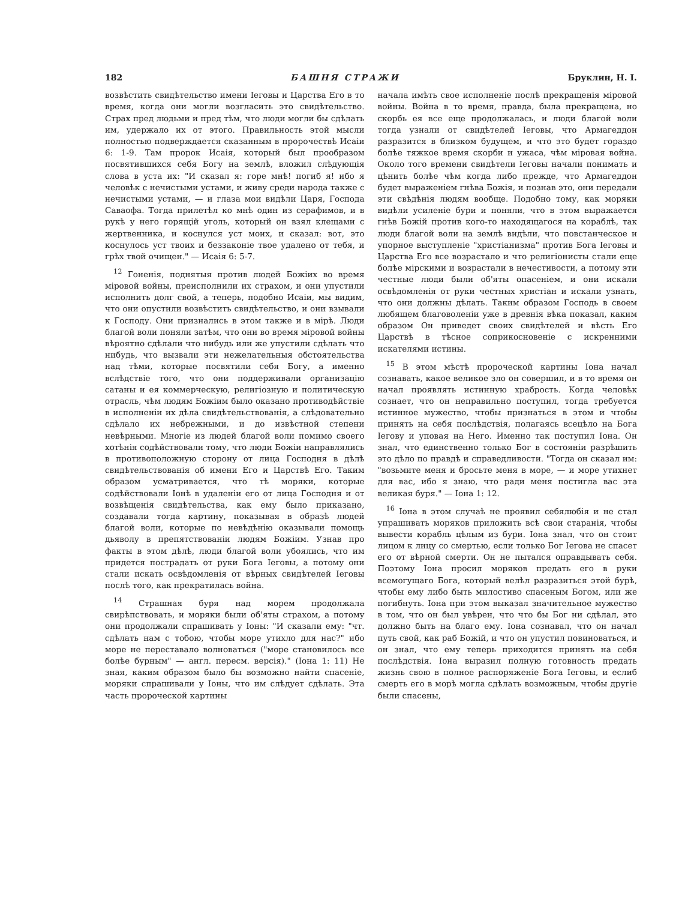182 БАШНЯ СТРАЖИ Бруклин, Н. I.
возвѣстить свидѣтельство имени Iеговы и Царства Его в то время, когда они могли возгласить это свидѣтельство. Страх пред людьми и пред тѣм, что люди могли бы сдѣлать им, удержало их от этого. Правильность этой мысли полностью подверждается сказанным в пророчествѣ Исаiи 6: 1-9. Там пророк Исаiя, который был прообразом посвятившихся себя Богу на землѣ, вложил слѣдующiя слова в уста их: "И сказал я: горе мнѣ! погиб я! ибо я человѣк с нечистыми устами, и живу среди народа также с нечистыми устами, — и глаза мои видѣли Царя, Господа Саваофа. Тогда прилетѣл ко мнѣ один из серафимов, и в рукѣ у него горящiй уголь, который он взял клещами с жертвенника, и коснулся уст моих, и сказал: вот, это коснулось уст твоих и беззаконiе твое удалено от тебя, и грѣх твой очищен." — Исаiя 6: 5-7.
<sup>12</sup> Гоненiя, поднятыя против людей Божiих во время мiровой войны, преисполнили их страхом, и они упустили исполнить долг свой, а теперь, подобно Исаiи, мы видим, что они опустили возвѣстить свидѣтельство, и они взывали к Господу. Они признались в этом также и в мiрѣ. Люди благой воли поняли затѣм, что они во время мiровой войны вѣроятно сдѣлали что нибудь или же упустили сдѣлать что нибудь, что вызвали эти нежелательныя обстоятельства над тѣми, которые посвятили себя Богу, а именно вслѣдствiе того, что они поддерживали организацiю сатаны и ея коммерческую, религiозную и политическую отрасль, чѣм людям Божiим было оказано противодѣйствiе в исполненiи их дѣла свидѣтельствованiя, а слѣдовательно сдѣлало их небрежными, и до извѣстной степени невѣрными. Многiе из людей благой воли помимо своего хотѣнiя содѣйствовали тому, что люди Божiи направлялись в противоположную сторону от лица Господня в дѣлѣ свидѣтельствованiя об имени Его и Царствѣ Его. Таким образом усматривается, что тѣ моряки, которые содѣйствовали Iонѣ в удаленiи его от лица Господня и от возвѣщенiя свидѣтельства, как ему было приказано, создавали тогда картину, показывая в образѣ людей благой воли, которые по невѣдѣнiю оказывали помощь дьяволу в препятствованiи людям Божiим. Узнав про факты в этом дѣлѣ, люди благой воли убоялись, что им придется пострадать от руки Бога Iеговы, а потому они стали искать освѣдомленiя от вѣрных свидѣтелей Iеговы послѣ того, как прекратилась война.
<sup>14</sup> Страшная буря над морем продолжала свирѣпствовать, и моряки были об'яты страхом, а потому они продолжали спрашивать у Iоны: "И сказали ему: "чт. сдѣлать нам с тобою, чтобы море утихло для нас?" ибо море не переставало волноваться ("море становилось все болѣе бурным" — англ. пересм. версiя)." (Iона 1: 11) Не зная, каким образом было бы возможно найти спасенiе, моряки спрашивали у Iоны, что им слѣдует сдѣлать. Эта часть пророческой картины
начала имѣть свое исполненiе послѣ прекращенiя мiровой войны. Война в то время, правда, была прекращена, но скорбь ея все еще продолжалась, и люди благой воли тогда узнали от свидѣтелей Iеговы, что Армагеддон разразится в близком будущем, и что это будет гораздо болѣе тяжкое время скорби и ужаса, чѣм мiровая война. Около того времени свидѣтели Iеговы начали понимать и цѣнить болѣе чѣм когда либо прежде, что Армагеддон будет выраженiем гнѣва Божiя, и познав это, они передали эти свѣдѣнiя людям вообще. Подобно тому, как моряки видѣли усиленiе бури и поняли, что в этом выражается гнѣв Божiй против кого-то находящагося на кораблѣ, так люди благой воли на землѣ видѣли, что повстанческое и упорное выступленiе "христiанизма" против Бога Iеговы и Царства Его все возрастало и что религiонисты стали еще болѣе мiрскими и возрастали в нечестивости, а потому эти честные люди были об'яты опасенiем, и они искали освѣдомленiя от руки честных христiан и искали узнать, что они должны дѣлать. Таким образом Господь в своем любящем благоволенiи уже в древнiя вѣка показал, каким образом Он приведет своих свидѣтелей и вѣсть Его Царствѣ в тѣсное соприкосновенiе с искренними искателями истины.
<sup>15</sup> В этом мѣстѣ пророческой картины Iона начал сознавать, какое великое зло он совершил, и в то время он начал проявлять истинную храбрость. Когда человѣк сознает, что он неправильно поступил, тогда требуется истинное мужество, чтобы признаться в этом и чтобы принять на себя послѣдствiя, полагаясь всецѣло на Бога Iегову и уповая на Него. Именно так поступил Iона. Он знал, что единственно только Бог в состоянiи разрѣшить это дѣло по правдѣ и справедливости. "Тогда он сказал им: "возьмите меня и бросьте меня в море, — и море утихнет для вас, ибо я знаю, что ради меня постигла вас эта великая буря." — Iона 1: 12.
<sup>16</sup> Iона в этом случаѣ не проявил себялюбiя и не стал упрашивать моряков приложить всѣ свои старанiя, чтобы вывести корабль цѣлым из бури. Iона знал, что он стоит лицом к лицу со смертью, если только Бог Iегова не спасет его от вѣрной смерти. Он не пытался оправдывать себя. Поэтому Iона просил моряков предать его в руки всемогущаго Бога, который велѣл разразиться этой бурѣ, чтобы ему либо быть милостиво спасеным Богом, или же погибнуть. Iона при этом выказал значительное мужество в том, что он был увѣрен, что что бы Бог ни сдѣлал, это должно быть на благо ему. Iона сознавал, что он начал путь свой, как раб Божiй, и что он упустил повиноваться, и он знал, что ему теперь приходится принять на себя послѣдствiя. Iона выразил полную готовность предать жизнь свою в полное распоряженiе Бога Iеговы, и еслиб смерть его в морѣ могла сдѣлать возможным, чтобы другiе были спасены,